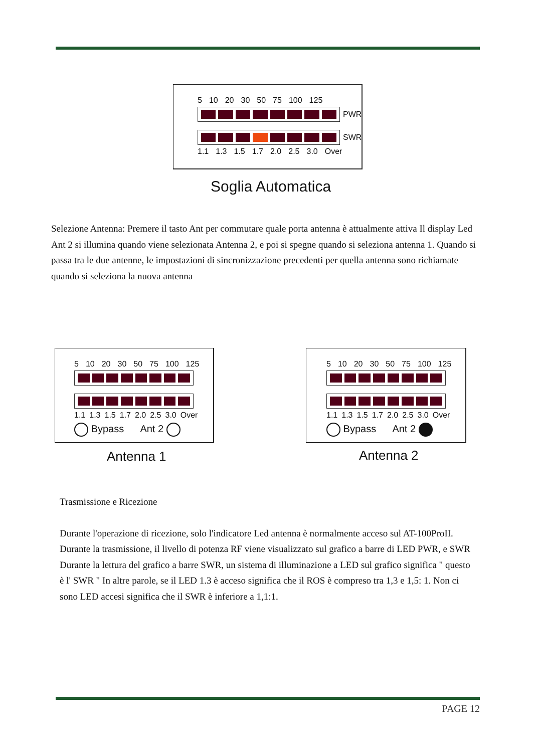5 10 20 30 50 75 100 125
PWR
SWR
1.1 1.3 1.5 1.7 2.0 2.5 3.0 Over
Soglia Automatica
Selezione Antenna: Premere il tasto Ant per commutare quale porta antenna è attualmente attiva Il display Led Ant 2 si illumina quando viene selezionata Antenna 2, e poi si spegne quando si seleziona antenna 1. Quando si passa tra le due antenne, le impostazioni di sincronizzazione precedenti per quella antenna sono richiamate quando si seleziona la nuova antenna
5 10 20 30 50 75 100 125
1.1 1.3 1.5 1.7 2.0 2.5 3.0 Over
Bypass Ant 2
Antenna 1
5 10 20 30 50 75 100 125
1.1 1.3 1.5 1.7 2.0 2.5 3.0 Over
Bypass Ant 2
Antenna 2
Trasmissione e Ricezione
Durante l'operazione di ricezione, solo l'indicatore Led antenna è normalmente acceso sul AT-100ProII. Durante la trasmissione, il livello di potenza RF viene visualizzato sul grafico a barre di LED PWR, e SWR
Durante la lettura del grafico a barre SWR, un sistema di illuminazione a LED sul grafico significa " questo è l' SWR " In altre parole, se il LED 1.3 è acceso significa che il ROS è compreso tra 1,3 e 1,5: 1. Non ci sono LED accesi significa che il SWR è inferiore a 1,1:1.
PAGE 12